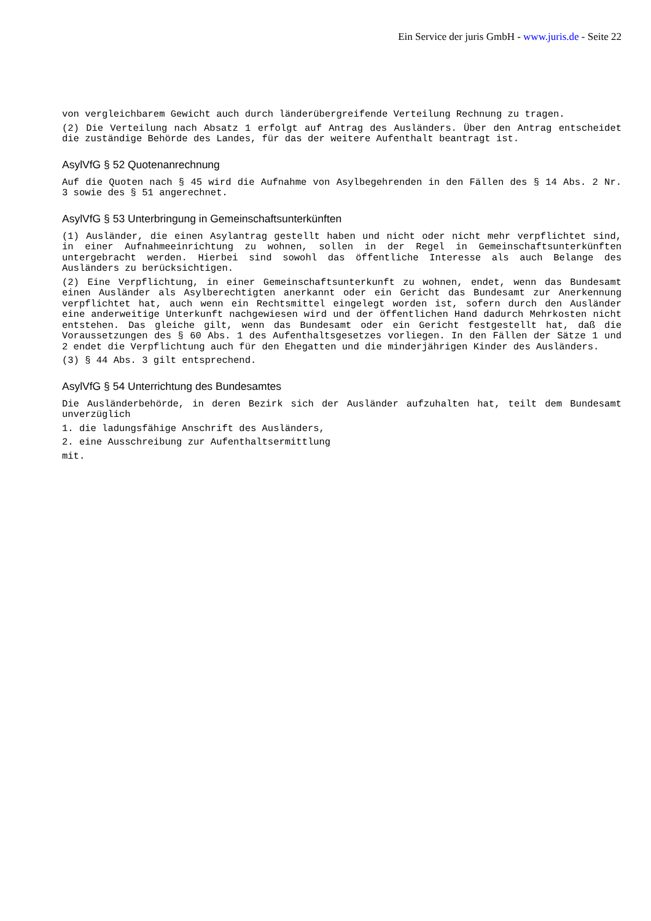Ein Service der juris GmbH - www.juris.de - Seite 22
von vergleichbarem Gewicht auch durch länderübergreifende Verteilung Rechnung zu tragen.
(2) Die Verteilung nach Absatz 1 erfolgt auf Antrag des Ausländers. Über den Antrag entscheidet die zuständige Behörde des Landes, für das der weitere Aufenthalt beantragt ist.
AsylVfG § 52 Quotenanrechnung
Auf die Quoten nach § 45 wird die Aufnahme von Asylbegehrenden in den Fällen des § 14 Abs. 2 Nr. 3 sowie des § 51 angerechnet.
AsylVfG § 53 Unterbringung in Gemeinschaftsunterkünften
(1) Ausländer, die einen Asylantrag gestellt haben und nicht oder nicht mehr verpflichtet sind, in einer Aufnahmeeinrichtung zu wohnen, sollen in der Regel in Gemeinschaftsunterkünften untergebracht werden. Hierbei sind sowohl das öffentliche Interesse als auch Belange des Ausländers zu berücksichtigen.
(2) Eine Verpflichtung, in einer Gemeinschaftsunterkunft zu wohnen, endet, wenn das Bundesamt einen Ausländer als Asylberechtigten anerkannt oder ein Gericht das Bundesamt zur Anerkennung verpflichtet hat, auch wenn ein Rechtsmittel eingelegt worden ist, sofern durch den Ausländer eine anderweitige Unterkunft nachgewiesen wird und der öffentlichen Hand dadurch Mehrkosten nicht entstehen. Das gleiche gilt, wenn das Bundesamt oder ein Gericht festgestellt hat, daß die Voraussetzungen des § 60 Abs. 1 des Aufenthaltsgesetzes vorliegen. In den Fällen der Sätze 1 und 2 endet die Verpflichtung auch für den Ehegatten und die minderjährigen Kinder des Ausländers.
(3) § 44 Abs. 3 gilt entsprechend.
AsylVfG § 54 Unterrichtung des Bundesamtes
Die Ausländerbehörde, in deren Bezirk sich der Ausländer aufzuhalten hat, teilt dem Bundesamt unverzüglich
1. die ladungsfähige Anschrift des Ausländers,
2. eine Ausschreibung zur Aufenthaltsermittlung
mit.